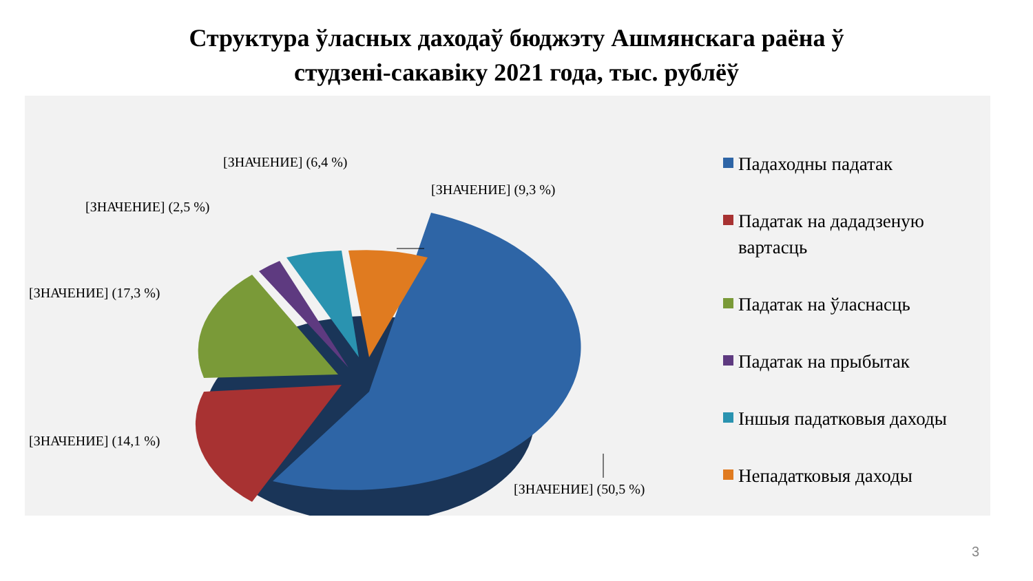Структура ўласных даходаў бюджэту Ашмянскага раёна ў
студзені-сакавіку 2021 года, тыс. рублёў
[ЗНАЧЕНИЕ] (6,4 %)
[ЗНАЧЕНИЕ] (9,3 %)
[ЗНАЧЕНИЕ] (2,5 %)
[ЗНАЧЕНИЕ] (17,3 %)
[ЗНАЧЕНИЕ] (14,1 %)
[ЗНАЧЕНИЕ] (50,5 %)
Падаходны падатак
Падатак на дададзеную вартасць
Падатак на ўласнасць
Падатак на прыбытак
Іншыя падатковыя даходы
Непадатковыя даходы
3